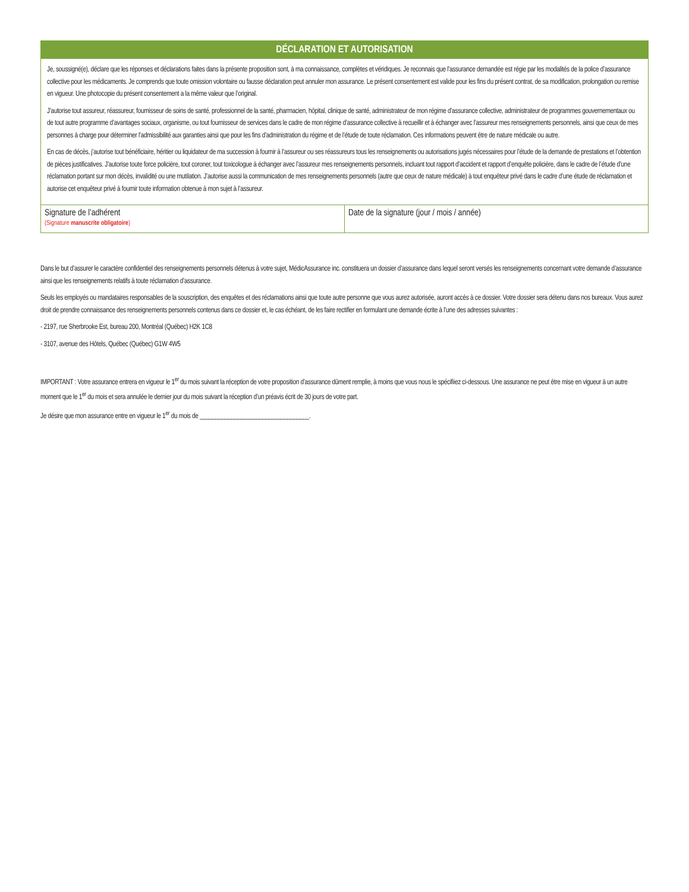DÉCLARATION ET AUTORISATION
Je, soussigné(e), déclare que les réponses et déclarations faites dans la présente proposition sont, à ma connaissance, complètes et véridiques. Je reconnais que l’assurance demandée est régie par les modalités de la police d’assurance collective pour les médicaments. Je comprends que toute omission volontaire ou fausse déclaration peut annuler mon assurance. Le présent consente­ment est valide pour les fins du présent contrat, de sa modification, prolongation ou remise en vigueur. Une photocopie du présent consentement a la même valeur que l’original.
J’autorise tout assureur, réassureur, fournisseur de soins de santé, professionnel de la santé, pharmacien, hôpital, clinique de santé, administrateur de mon régime d’assurance collective, administrateur de programmes gouvernementaux ou de tout autre programme d’avantages sociaux, organisme, ou tout fournisseur de services dans le cadre de mon régime d’assurance collective à recueillir et à échanger avec l’assureur mes renseignements personnels, ainsi que ceux de mes personnes à charge pour déterminer l’admissibilité aux garanties ainsi que pour les fins d’administration du régime et de l’étude de toute réclamation. Ces informations peuvent être de nature médicale ou autre.
En cas de décès, j’autorise tout bénéficiaire, héritier ou liquidateur de ma succession à fournir à l’assureur ou ses réassureurs tous les renseignements ou autorisations jugés nécessaires pour l’étude de la demande de prestations et l’obtention de pièces justificatives. J’autorise toute force policière, tout coroner, tout toxicologue à échanger avec l’assureur mes renseignements personnels, incluant tout rapport d’accident et rapport d’enquête policière, dans le cadre de l’étude d’une réclamation portant sur mon décès, invalidité ou une mutilation. J’autorise aussi la communication de mes renseignements personnels (autre que ceux de nature médicale) à tout enquêteur privé dans le cadre d’une étude de réclamation et autorise cet enquêteur privé à fournir toute information obtenue à mon sujet à l’assureur.
| Signature de l’adhérent (Signature manuscrite obligatoire ) | Date de la signature (jour / mois / année) |
Dans le but d’assurer le caractère confidentiel des renseignements personnels détenus à votre sujet, MédicAssurance inc. constituera un dossier d’assurance dans lequel seront versés les renseigne­ments concernant votre demande d’assurance ainsi que les renseignements relatifs à toute réclamation d’assurance.
Seuls les employés ou mandataires responsables de la souscription, des enquêtes et des réclamations ainsi que toute autre personne que vous aurez autorisée, auront accès à ce dossier. Votre dossier sera détenu dans nos bureaux. Vous aurez droit de prendre connaissance des renseignements personnels contenus dans ce dossier et, le cas échéant, de les faire rectifier en formulant une demande écrite à l’une des adresses suivantes :
- 2197, rue Sherbrooke Est, bureau 200, Montréal (Québec) H2K 1C8
- 3107, avenue des Hôtels, Québec (Québec) G1W 4W5
IMPORTANT : Votre assurance entrera en vigueur le 1<sup>er</sup> du mois suivant la réception de votre proposition d’assurance dûment remplie, à moins que vous nous le spécifiiez ci-dessous. Une assurance ne peut être mise en vigueur à un autre moment que le 1<sup>er</sup> du mois et sera annulée le dernier jour du mois suivant la réception d’un préavis écrit de 30 jours de votre part.
Je désire que mon assurance entre en vigueur le 1<sup>er</sup> du mois de ___________________________________.